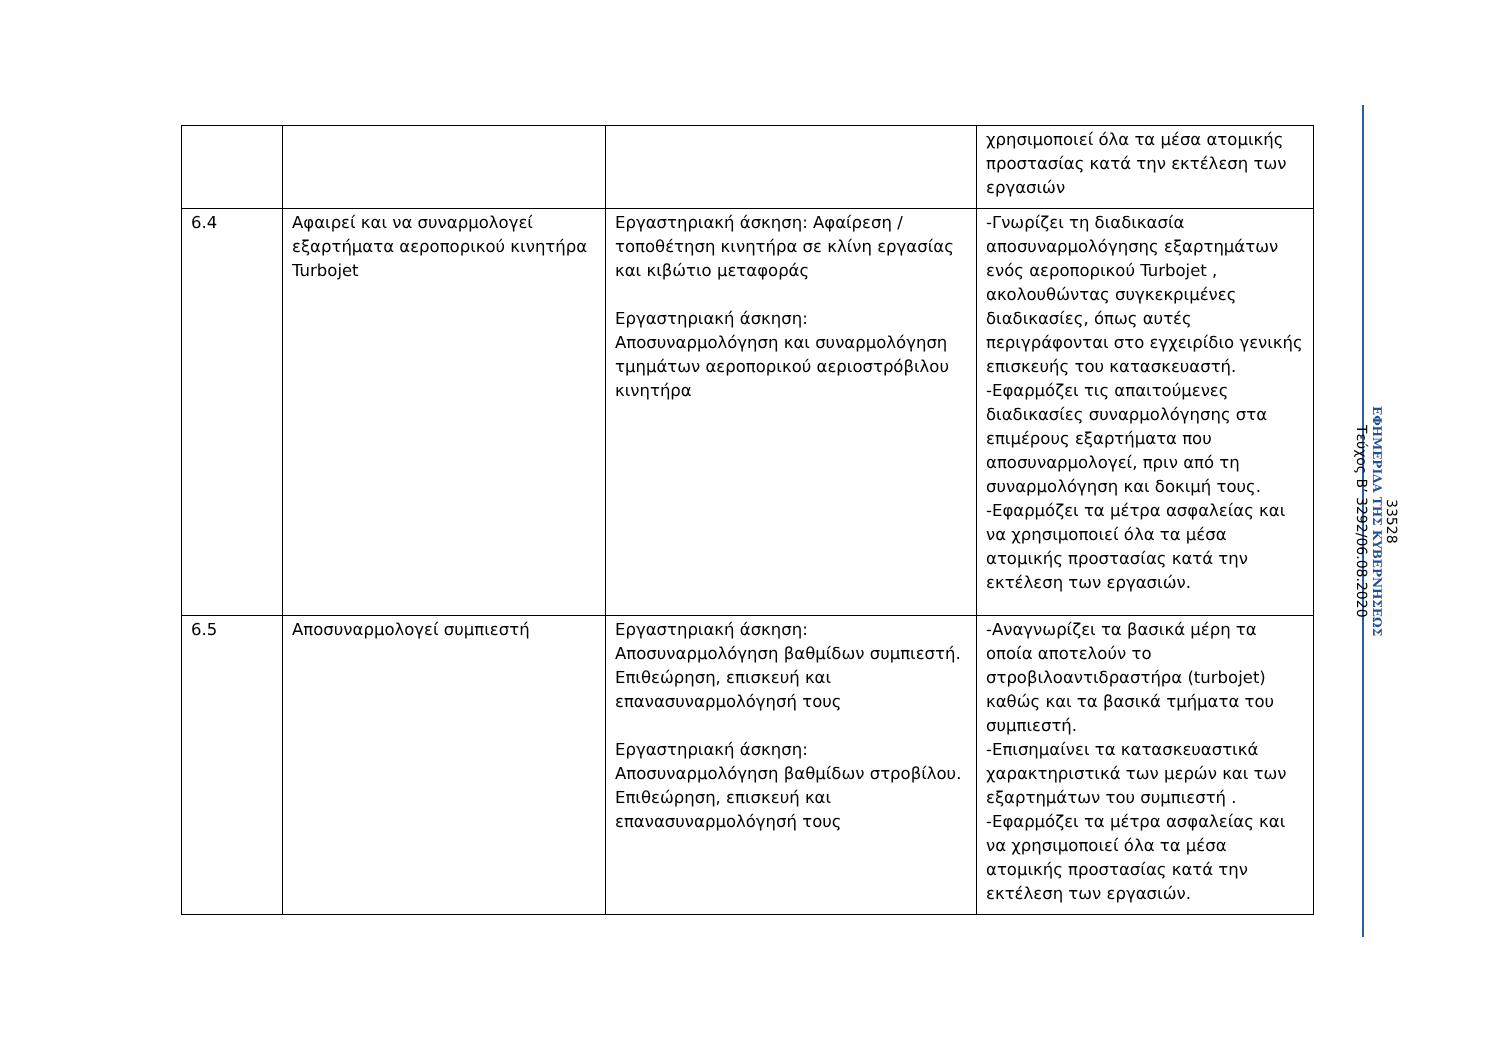| | | | χρησιμοποιεί όλα τα μέσα ατομικής προστασίας κατά την εκτέλεση των εργασιών |
| 6.4 | Αφαιρεί και να συναρμολογεί εξαρτήματα αεροπορικού κινητήρα Turbojet | Εργαστηριακή άσκηση: Αφαίρεση / τοποθέτηση κινητήρα σε κλίνη εργασίας και κιβώτιο μεταφοράς Εργαστηριακή άσκηση: Αποσυναρμολόγηση και συναρμολόγηση τμημάτων αεροπορικού αεριοστρόβιλου κινητήρα | -Γνωρίζει τη διαδικασία αποσυναρμολόγησης εξαρτημάτων ενός αεροπορικού Turbojet , ακολουθώντας συγκεκριμένες διαδικασίες, όπως αυτές περιγράφονται στο εγχειρίδιο γενικής επισκευής του κατασκευαστή. -Εφαρμόζει τις απαιτούμενες διαδικασίες συναρμολόγησης στα επιμέρους εξαρτήματα που αποσυναρμολογεί, πριν από τη συναρμολόγηση και δοκιμή τους. -Εφαρμόζει τα μέτρα ασφαλείας και να χρησιμοποιεί όλα τα μέσα ατομικής προστασίας κατά την εκτέλεση των εργασιών. |
| 6.5 | Αποσυναρμολογεί συμπιεστή | Εργαστηριακή άσκηση: Αποσυναρμολόγηση βαθμίδων συμπιεστή. Επιθεώρηση, επισκευή και επανασυναρμολόγησή τους Εργαστηριακή άσκηση: Αποσυναρμολόγηση βαθμίδων στροβίλου. Επιθεώρηση, επισκευή και επανασυναρμολόγησή τους | -Αναγνωρίζει τα βασικά μέρη τα οποία αποτελούν το στροβιλοαντιδραστήρα (turbojet) καθώς και τα βασικά τμήματα του συμπιεστή. -Επισημαίνει τα κατασκευαστικά χαρακτηριστικά των μερών και των εξαρτημάτων του συμπιεστή . -Εφαρμόζει τα μέτρα ασφαλείας και να χρησιμοποιεί όλα τα μέσα ατομικής προστασίας κατά την εκτέλεση των εργασιών. |
33528
ΕΦΗΜΕΡΙΔΑ ΤΗΣ ΚΥΒΕΡΝΗΣΕΩΣ
Τεύχος B’ 3292/06.08.2020